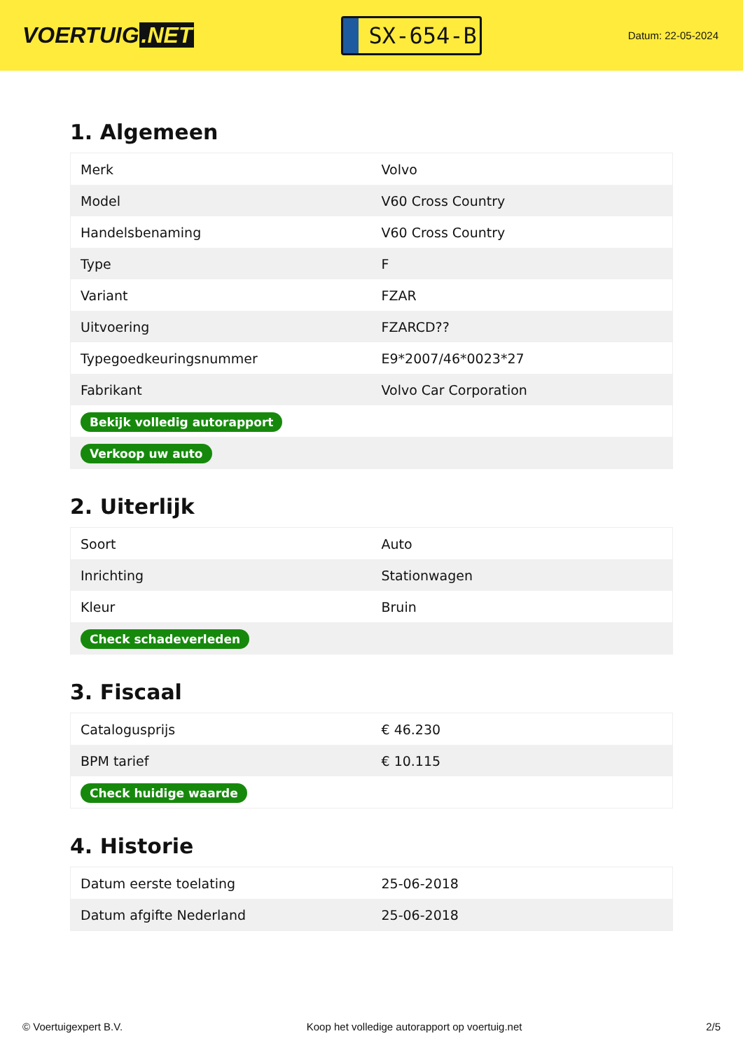VOERTUIG.NET
SX-654-B
Datum: 22-05-2024
1. Algemeen
| Merk | Volvo |
| Model | V60 Cross Country |
| Handelsbenaming | V60 Cross Country |
| Type | F |
| Variant | FZAR |
| Uitvoering | FZARCD?? |
| Typegoedkeuringsnummer | E9*2007/46*0023*27 |
| Fabrikant | Volvo Car Corporation |
| Bekijk volledig autorapport | |
| Verkoop uw auto | |
2. Uiterlijk
| Soort | Auto |
| Inrichting | Stationwagen |
| Kleur | Bruin |
| Check schadeverleden | |
3. Fiscaal
| Catalogusprijs | € 46.230 |
| BPM tarief | € 10.115 |
| Check huidige waarde | |
4. Historie
| Datum eerste toelating | 25-06-2018 |
| Datum afgifte Nederland | 25-06-2018 |
© Voertuigexpert B.V. Koop het volledige autorapport op voertuig.net 2/5